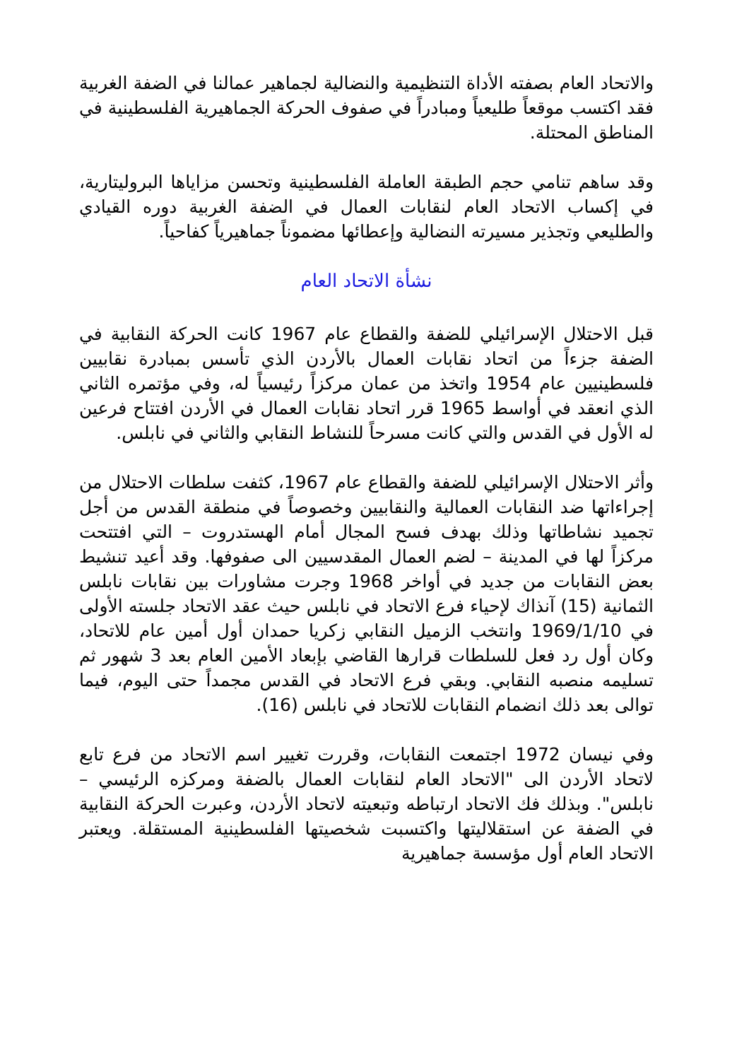والاتحاد العام بصفته الأداة التنظيمية والنضالية لجماهير عمالنا في الضفة الغربية فقد اكتسب موقعاً طليعياً ومبادراً في صفوف الحركة الجماهيرية الفلسطينية في المناطق المحتلة.
وقد ساهم تنامي حجم الطبقة العاملة الفلسطينية وتحسن مزاياها البروليتارية، في إكساب الاتحاد العام لنقابات العمال في الضفة الغربية دوره القيادي والطليعي وتجذير مسيرته النضالية وإعطائها مضموناً جماهيرياً كفاحياً.
نشأة الاتحاد العام
قبل الاحتلال الإسرائيلي للضفة والقطاع عام 1967 كانت الحركة النقابية في الضفة جزءاً من اتحاد نقابات العمال بالأردن الذي تأسس بمبادرة نقابيين فلسطينيين عام 1954 واتخذ من عمان مركزاً رئيسياً له، وفي مؤتمره الثاني الذي انعقد في أواسط 1965 قرر اتحاد نقابات العمال في الأردن افتتاح فرعين له الأول في القدس والتي كانت مسرحاً للنشاط النقابي والثاني في نابلس.
وأثر الاحتلال الإسرائيلي للضفة والقطاع عام 1967، كثفت سلطات الاحتلال من إجراءاتها ضد النقابات العمالية والنقابيين وخصوصاً في منطقة القدس من أجل تجميد نشاطاتها وذلك بهدف فسح المجال أمام الهستدروت – التي افتتحت مركزاً لها في المدينة – لضم العمال المقدسيين الى صفوفها. وقد أعيد تنشيط بعض النقابات من جديد في أواخر 1968 وجرت مشاورات بين نقابات نابلس الثمانية (15) آنذاك لإحياء فرع الاتحاد في نابلس حيث عقد الاتحاد جلسته الأولى في 1969/1/10 وانتخب الزميل النقابي زكريا حمدان أول أمين عام للاتحاد، وكان أول رد فعل للسلطات قرارها القاضي بإبعاد الأمين العام بعد 3 شهور ثم تسليمه منصبه النقابي. وبقي فرع الاتحاد في القدس مجمداً حتى اليوم، فيما توالى بعد ذلك انضمام النقابات للاتحاد في نابلس (16).
وفي نيسان 1972 اجتمعت النقابات، وقررت تغيير اسم الاتحاد من فرع تابع لاتحاد الأردن الى "الاتحاد العام لنقابات العمال بالضفة ومركزه الرئيسي – نابلس". وبذلك فك الاتحاد ارتباطه وتبعيته لاتحاد الأردن، وعبرت الحركة النقابية في الضفة عن استقلاليتها واكتسبت شخصيتها الفلسطينية المستقلة. ويعتبر الاتحاد العام أول مؤسسة جماهيرية